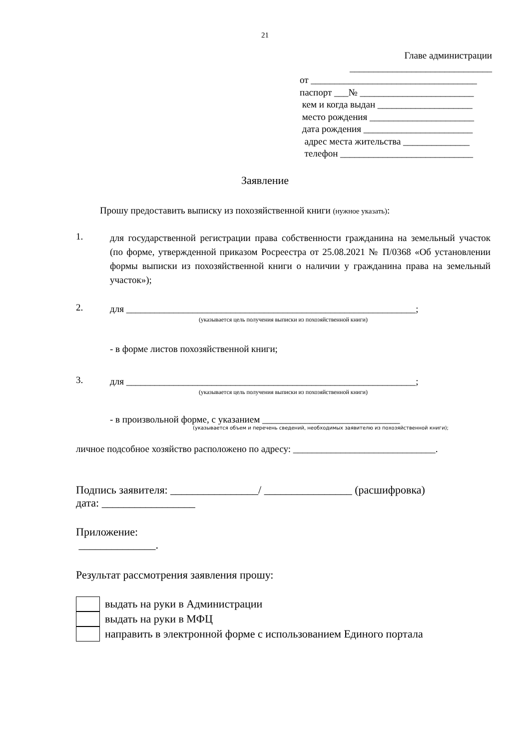21
Главе администрации
______________________________
от ___________________________________
паспорт ___№ ________________________
кем и когда выдан ____________________
место рождения ______________________
дата рождения _______________________
адрес места жительства ______________
телефон ____________________________
Заявление
Прошу предоставить выписку из похозяйственной книги (нужное указать):
1.
для государственной регистрации права собственности гражданина на земельный участок (по форме, утвержденной приказом Росреестра от 25.08.2021 № П/0368 «Об установлении формы выписки из похозяйственной книги о наличии у гражданина права на земельный участок»);
2.
для _____________________________________________________________;
(указывается цель получения выписки из похозяйственной книги)
- в форме листов похозяйственной книги;
3.
для _____________________________________________________________;
(указывается цель получения выписки из похозяйственной книги)
- в произвольной форме, с указанием _____________________________
(указывается объем и перечень сведений, необходимых заявителю из похозяйственной книги);
личное подсобное хозяйство расположено по адресу: ______________________________.
Подпись заявителя: ________________/ ________________ (расшифровка)
дата: _________________
Приложение:
______________.
Результат рассмотрения заявления прошу:
выдать на руки в Администрации
выдать на руки в МФЦ
направить в электронной форме с использованием Единого портала